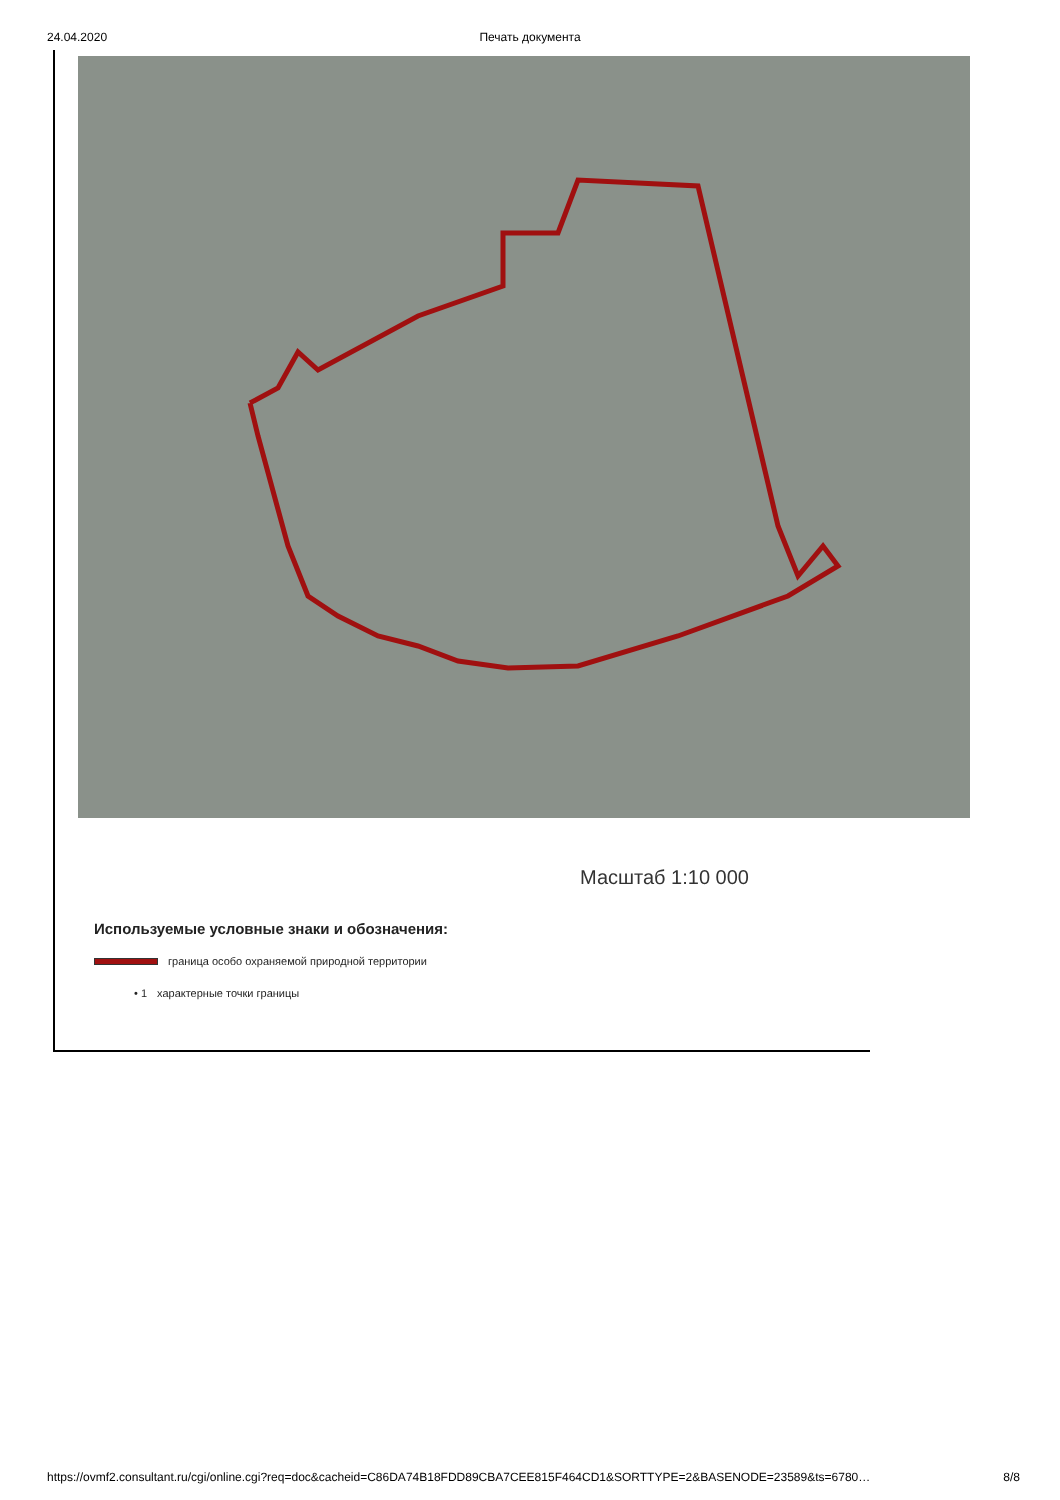24.04.2020 Печать документа
Масштаб 1:10 000
Используемые условные знаки и обозначения:
граница особо охраняемой природной территории
• 1 характерные точки границы
https://ovmf2.consultant.ru/cgi/online.cgi?req=doc&cacheid=C86DA74B18FDD89CBA7CEE815F464CD1&SORTTYPE=2&BASENODE=23589&ts=6780… 8/8